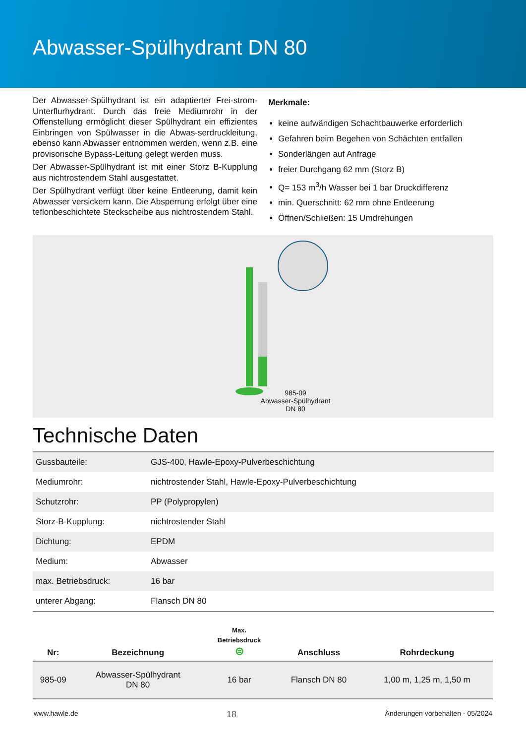Abwasser-Spülhydrant DN 80
Der Abwasser-Spülhydrant ist ein adaptierter Frei-strom-Unterflurhydrant. Durch das freie Mediumrohr in der Offenstellung ermöglicht dieser Spülhydrant ein effizientes Einbringen von Spülwasser in die Abwas-serdruckleitung, ebenso kann Abwasser entnommen werden, wenn z.B. eine provisorische Bypass-Leitung gelegt werden muss.
Der Abwasser-Spülhydrant ist mit einer Storz B-Kupplung aus nichtrostendem Stahl ausgestattet.
Der Spülhydrant verfügt über keine Entleerung, damit kein Abwasser versickern kann. Die Absperrung erfolgt über eine teflonbeschichtete Steckscheibe aus nichtrostendem Stahl.
Merkmale:
keine aufwändigen Schachtbauwerke erforderlich
Gefahren beim Begehen von Schächten entfallen
Sonderlängen auf Anfrage
freier Durchgang 62 mm (Storz B)
Q= 153 m<sup>3</sup>/h Wasser bei 1 bar Druckdifferenz
min. Querschnitt: 62 mm ohne Entleerung
Öffnen/Schließen: 15 Umdrehungen
985-09
Abwasser-Spülhydrant
DN 80
Technische Daten
| Gussbauteile: | GJS-400, Hawle-Epoxy-Pulverbeschichtung |
| Mediumrohr: | nichtrostender Stahl, Hawle-Epoxy-Pulverbeschichtung |
| Schutzrohr: | PP (Polypropylen) |
| Storz-B-Kupplung: | nichtrostender Stahl |
| Dichtung: | EPDM |
| Medium: | Abwasser |
| max. Betriebsdruck: | 16 bar |
| unterer Abgang: | Flansch DN 80 |
| Nr: | Bezeichnung | Max. Betriebsdruck ⊜ | Anschluss | Rohrdeckung |
| --- | --- | --- | --- | --- |
| 985-09 | Abwasser-Spülhydrant DN 80 | 16 bar | Flansch DN 80 | 1,00 m, 1,25 m, 1,50 m |
www.hawle.de 18 Änderungen vorbehalten - 05/2024